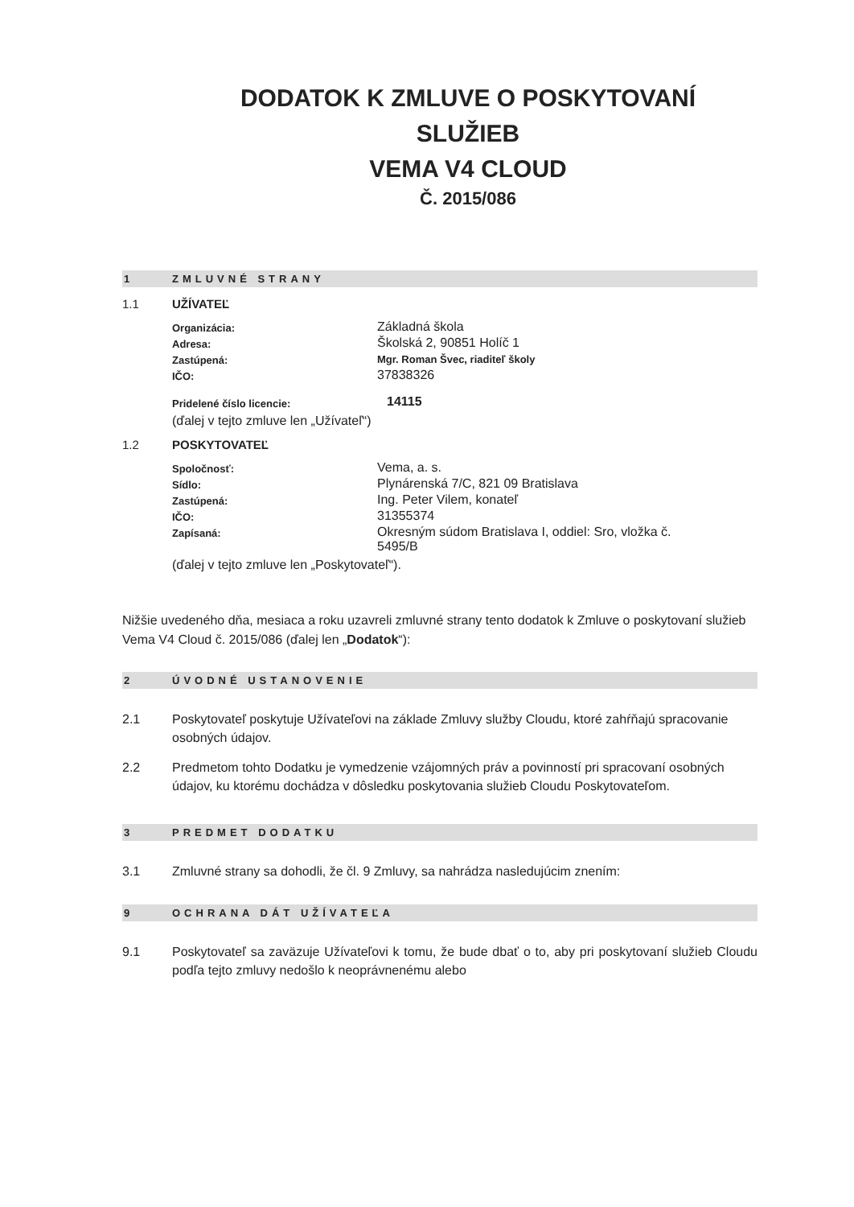DODATOK K ZMLUVE O POSKYTOVANÍ
SLUŽIEB
VEMA V4 CLOUD
Č. 2015/086
1 ZMLUVNÉ STRANY
1.1 UŽÍVATEĽ
| Organizácia: | Základná škola |
| Adresa: | Školská 2, 90851 Holíč 1 |
| Zastúpená: | Mgr. Roman Švec, riaditeľ školy |
| IČO: | 37838326 |
| Pridelené číslo licencie: | 14115 |
(ďalej v tejto zmluve len „Užívateľ“)
1.2 POSKYTOVATEĽ
| Spoločnosť: | Vema, a. s. |
| Sídlo: | Plynárenská 7/C, 821 09 Bratislava |
| Zastúpená: | Ing. Peter Vilem, konateľ |
| IČO: | 31355374 |
| Zapísaná: | Okresným súdom Bratislava I, oddiel: Sro, vložka č. 5495/B |
(ďalej v tejto zmluve len „Poskytovateľ“).
Nižšie uvedeného dňa, mesiaca a roku uzavreli zmluvné strany tento dodatok k Zmluve o poskytovaní služieb Vema V4 Cloud č. 2015/086 (ďalej len „Dodatok“):
2 ÚVODNÉ USTANOVENIE
2.1 Poskytovateľ poskytuje Užívateľovi na základe Zmluvy služby Cloudu, ktoré zahŕňajú spracovanie osobných údajov.
2.2 Predmetom tohto Dodatku je vymedzenie vzájomných práv a povinností pri spracovaní osobných údajov, ku ktorému dochádza v dôsledku poskytovania služieb Cloudu Poskytovateľom.
3 PREDMET DODATKU
3.1 Zmluvné strany sa dohodli, že čl. 9 Zmluvy, sa nahrádza nasledujúcim znením:
9 OCHRANA DÁT UŽÍVATEĽA
9.1 Poskytovateľ sa zaväzuje Užívateľovi k tomu, že bude dbať o to, aby pri poskytovaní služieb Cloudu podľa tejto zmluvy nedošlo k neoprávnenému alebo